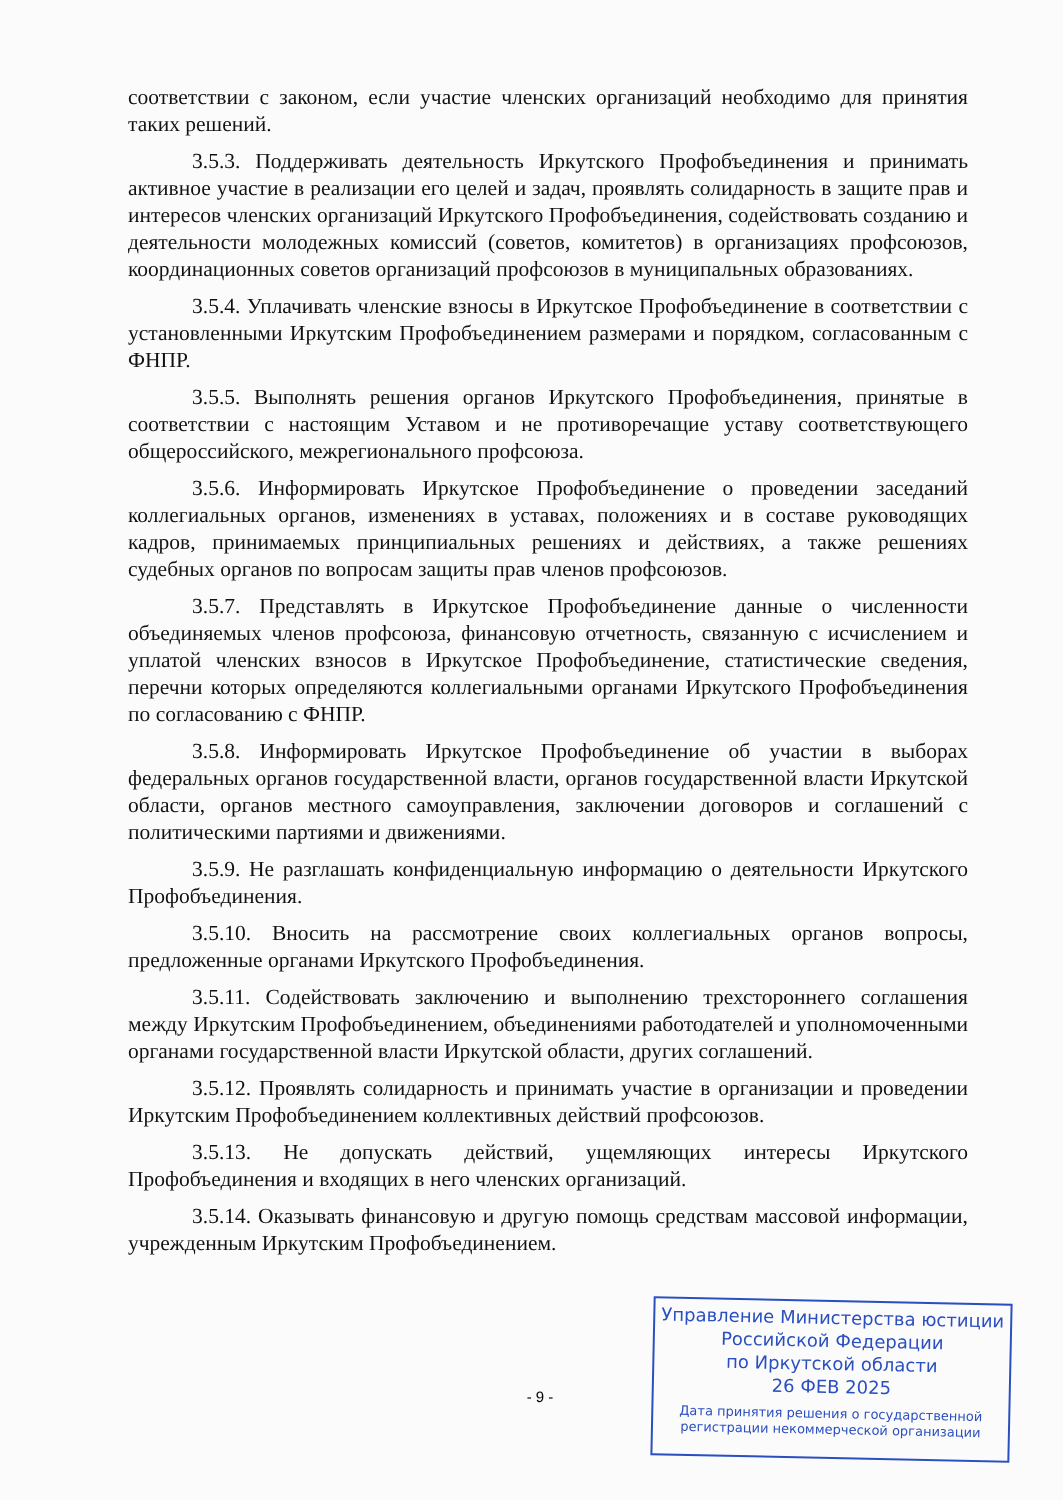соответствии с законом, если участие членских организаций необходимо для принятия таких решений.
3.5.3. Поддерживать деятельность Иркутского Профобъединения и принимать активное участие в реализации его целей и задач, проявлять солидарность в защите прав и интересов членских организаций Иркутского Профобъединения, содействовать созданию и деятельности молодежных комиссий (советов, комитетов) в организациях профсоюзов, координационных советов организаций профсоюзов в муниципальных образованиях.
3.5.4. Уплачивать членские взносы в Иркутское Профобъединение в соответствии с установленными Иркутским Профобъединением размерами и порядком, согласованным с ФНПР.
3.5.5. Выполнять решения органов Иркутского Профобъединения, принятые в соответствии с настоящим Уставом и не противоречащие уставу соответствующего общероссийского, межрегионального профсоюза.
3.5.6. Информировать Иркутское Профобъединение о проведении заседаний коллегиальных органов, изменениях в уставах, положениях и в составе руководящих кадров, принимаемых принципиальных решениях и действиях, а также решениях судебных органов по вопросам защиты прав членов профсоюзов.
3.5.7. Представлять в Иркутское Профобъединение данные о численности объединяемых членов профсоюза, финансовую отчетность, связанную с исчислением и уплатой членских взносов в Иркутское Профобъединение, статистические сведения, перечни которых определяются коллегиальными органами Иркутского Профобъединения по согласованию с ФНПР.
3.5.8. Информировать Иркутское Профобъединение об участии в выборах федеральных органов государственной власти, органов государственной власти Иркутской области, органов местного самоуправления, заключении договоров и соглашений с политическими партиями и движениями.
3.5.9. Не разглашать конфиденциальную информацию о деятельности Иркутского Профобъединения.
3.5.10. Вносить на рассмотрение своих коллегиальных органов вопросы, предложенные органами Иркутского Профобъединения.
3.5.11. Содействовать заключению и выполнению трехстороннего соглашения между Иркутским Профобъединением, объединениями работодателей и уполномоченными органами государственной власти Иркутской области, других соглашений.
3.5.12. Проявлять солидарность и принимать участие в организации и проведении Иркутским Профобъединением коллективных действий профсоюзов.
3.5.13. Не допускать действий, ущемляющих интересы Иркутского Профобъединения и входящих в него членских организаций.
3.5.14. Оказывать финансовую и другую помощь средствам массовой информации, учрежденным Иркутским Профобъединением.
- 9 -
Управление Министерства юстиции
Российской Федерации
по Иркутской области
26 ФЕВ 2025
Дата принятия решения о государственной
регистрации некоммерческой организации